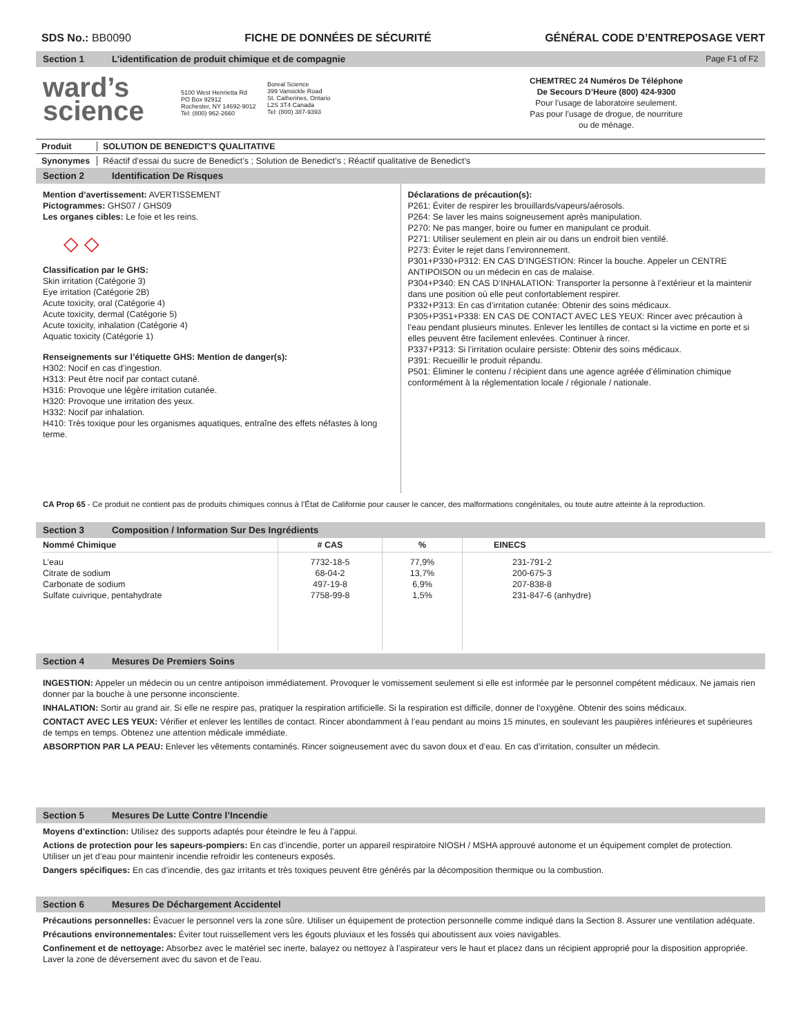SDS No.: BB0090 FICHE DE DONNÉES DE SÉCURITÉ GÉNÉRAL CODE D’ENTREPOSAGE VERT
Section 1 L’identification de produit chimique et de compagnie Page F1 of F2
ward’s
science
5100 West Henrietta Rd
PO Box 92912
Rochester, NY 14692-9012
Tel: (800) 962-2660
Boreal Science
399 Vansickle Road
St. Catherines, Ontario
L2S 3T4 Canada
Tel: (800) 387-9393
CHEMTREC 24 Numéros De Téléphone
De Secours D’Heure (800) 424-9300
Pour l’usage de laboratoire seulement.
Pas pour l’usage de drogue, de nourriture
ou de ménage.
Produit SOLUTION DE BENEDICT’S QUALITATIVE
Synonymes Réactif d’essai du sucre de Benedict’s ; Solution de Benedict’s ; Réactif qualitative de Benedict’s
Section 2 Identification De Risques
Mention d’avertissement: AVERTISSEMENT
Pictogrammes: GHS07 / GHS09
Les organes cibles: Le foie et les reins.
◇ ◇
Classification par le GHS:
Skin irritation (Catégorie 3)
Eye irritation (Catégorie 2B)
Acute toxicity, oral (Catégorie 4)
Acute toxicity, dermal (Catégorie 5)
Acute toxicity, inhalation (Catégorie 4)
Aquatic toxicity (Catégorie 1)
Renseignements sur l’étiquette GHS: Mention de danger(s):
H302: Nocif en cas d’ingestion.
H313: Peut être nocif par contact cutané.
H316: Provoque une légère irritation cutanée.
H320: Provoque une irritation des yeux.
H332: Nocif par inhalation.
H410: Très toxique pour les organismes aquatiques, entraîne des effets néfastes à long terme.
Déclarations de précaution(s):
P261: Éviter de respirer les brouillards/vapeurs/aérosols.
P264: Se laver les mains soigneusement après manipulation.
P270: Ne pas manger, boire ou fumer en manipulant ce produit.
P271: Utiliser seulement en plein air ou dans un endroit bien ventilé.
P273: Éviter le rejet dans l’environnement.
P301+P330+P312: EN CAS D’INGESTION: Rincer la bouche. Appeler un CENTRE ANTIPOISON ou un médecin en cas de malaise.
P304+P340: EN CAS D’INHALATION: Transporter la personne à l’extérieur et la maintenir dans une position où elle peut confortablement respirer.
P332+P313: En cas d’irritation cutanée: Obtenir des soins médicaux.
P305+P351+P338: EN CAS DE CONTACT AVEC LES YEUX: Rincer avec précaution à l’eau pendant plusieurs minutes. Enlever les lentilles de contact si la victime en porte et si elles peuvent être facilement enlevées. Continuer à rincer.
P337+P313: Si l’irritation oculaire persiste: Obtenir des soins médicaux.
P391: Recueillir le produit répandu.
P501: Éliminer le contenu / récipient dans une agence agréée d’élimination chimique conformément à la réglementation locale / régionale / nationale.
CA Prop 65 - Ce produit ne contient pas de produits chimiques connus à l’État de Californie pour causer le cancer, des malformations congénitales, ou toute autre atteinte à la reproduction.
Section 3 Composition / Information Sur Des Ingrédients
| Nommé Chimique | # CAS | % | EINECS |
| --- | --- | --- | --- |
| L’eau Citrate de sodium Carbonate de sodium Sulfate cuivrique, pentahydrate | 7732-18-5 68-04-2 497-19-8 7758-99-8 | 77,9% 13,7% 6,9% 1,5% | 231-791-2 200-675-3 207-838-8 231-847-6 (anhydre) |
Section 4 Mesures De Premiers Soins
INGESTION: Appeler un médecin ou un centre antipoison immédiatement. Provoquer le vomissement seulement si elle est informée par le personnel compétent médicaux. Ne jamais rien donner par la bouche à une personne inconsciente.
INHALATION: Sortir au grand air. Si elle ne respire pas, pratiquer la respiration artificielle. Si la respiration est difficile, donner de l’oxygène. Obtenir des soins médicaux.
CONTACT AVEC LES YEUX: Vérifier et enlever les lentilles de contact. Rincer abondamment à l’eau pendant au moins 15 minutes, en soulevant les paupières inférieures et supérieures de temps en temps. Obtenez une attention médicale immédiate.
ABSORPTION PAR LA PEAU: Enlever les vêtements contaminés. Rincer soigneusement avec du savon doux et d’eau. En cas d’irritation, consulter un médecin.
Section 5 Mesures De Lutte Contre l’Incendie
Moyens d’extinction: Utilisez des supports adaptés pour éteindre le feu à l’appui.
Actions de protection pour les sapeurs-pompiers: En cas d’incendie, porter un appareil respiratoire NIOSH / MSHA approuvé autonome et un équipement complet de protection. Utiliser un jet d’eau pour maintenir incendie refroidir les conteneurs exposés.
Dangers spécifiques: En cas d’incendie, des gaz irritants et très toxiques peuvent être générés par la décomposition thermique ou la combustion.
Section 6 Mesures De Déchargement Accidentel
Précautions personnelles: Évacuer le personnel vers la zone sûre. Utiliser un équipement de protection personnelle comme indiqué dans la Section 8. Assurer une ventilation adéquate.
Précautions environnementales: Éviter tout ruissellement vers les égouts pluviaux et les fossés qui aboutissent aux voies navigables.
Confinement et de nettoyage: Absorbez avec le matériel sec inerte, balayez ou nettoyez à l’aspirateur vers le haut et placez dans un récipient approprié pour la disposition appropriée. Laver la zone de déversement avec du savon et de l’eau.